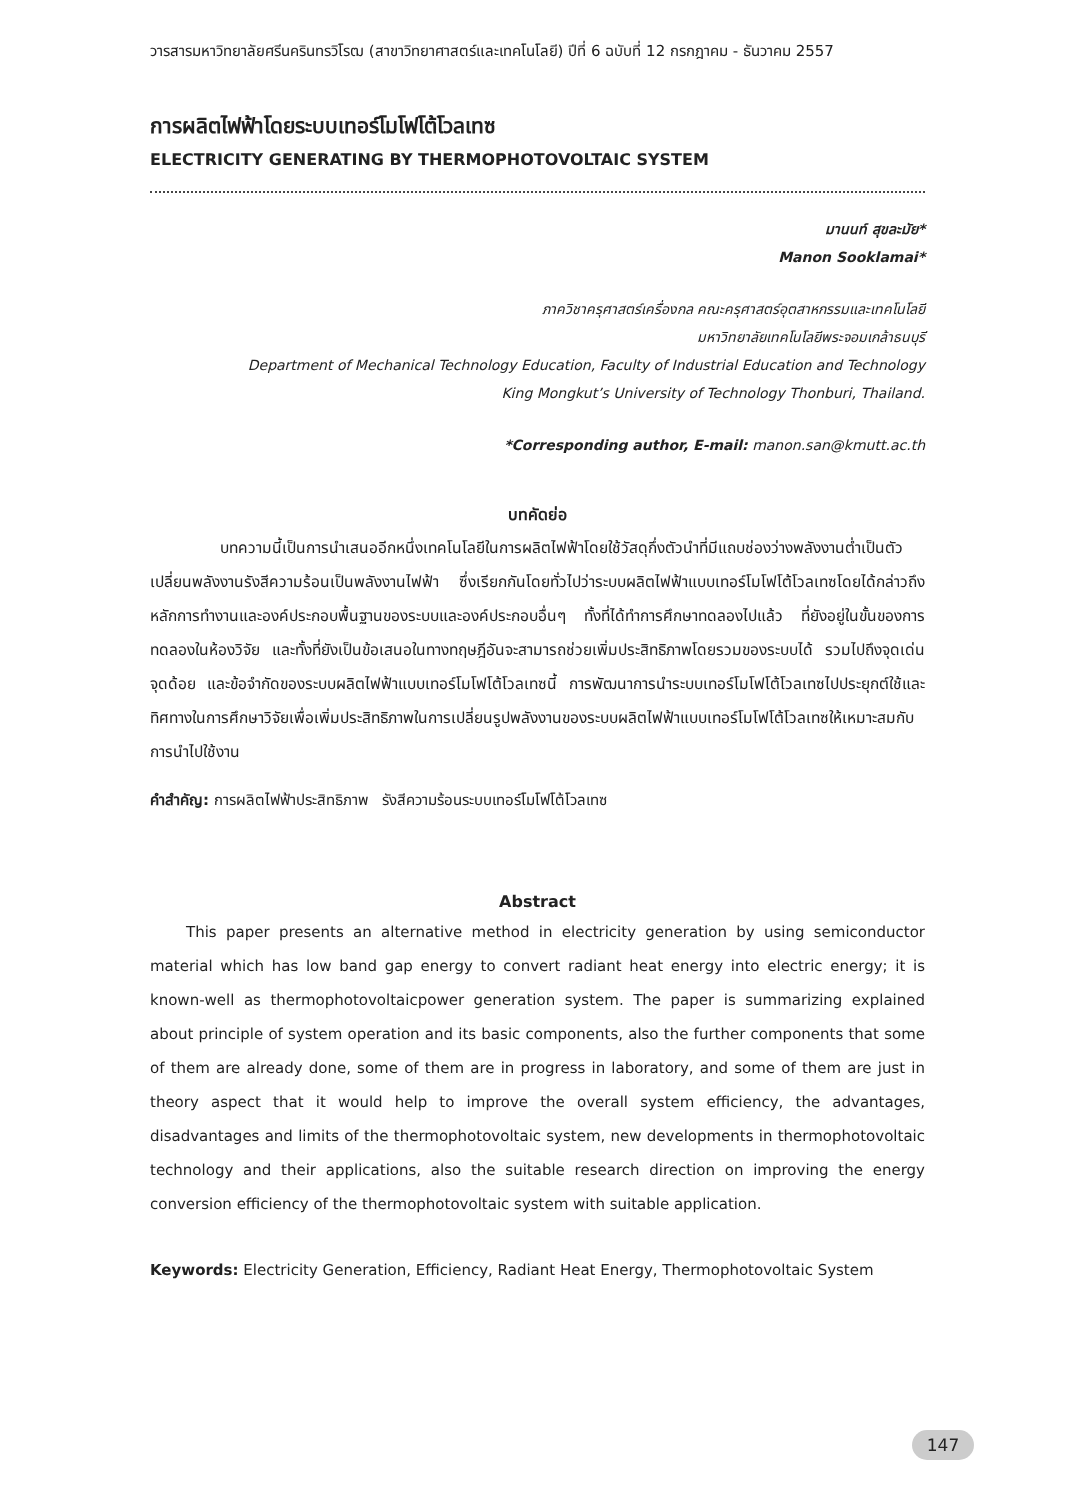วารสารมหาวิทยาลัยศรีนครินทรวิโรฒ (สาขาวิทยาศาสตร์และเทคโนโลยี) ปีที่ 6 ฉบับที่ 12 กรกฎาคม - ธันวาคม 2557
การผลิตไฟฟ้าโดยระบบเทอร์โมโฟโต้โวลเทซ
ELECTRICITY GENERATING BY THERMOPHOTOVOLTAIC SYSTEM
มานนท์ สุขละมัย*
Manon Sooklamai*
ภาควิชาครุศาสตร์เครื่องกล คณะครุศาสตร์อุตสาหกรรมและเทคโนโลยี
มหาวิทยาลัยเทคโนโลยีพระจอมเกล้าธนบุรี
Department of Mechanical Technology Education, Faculty of Industrial Education and Technology
King Mongkut’s University of Technology Thonburi, Thailand.
*Corresponding author, E-mail: manon.san@kmutt.ac.th
บทคัดย่อ
บทความนี้เป็นการนำเสนออีกหนึ่งเทคโนโลยีในการผลิตไฟฟ้าโดยใช้วัสดุกึ่งตัวนำที่มีแถบช่องว่างพลังงานต่ำเป็นตัวเปลี่ยนพลังงานรังสีความร้อนเป็นพลังงานไฟฟ้า ซึ่งเรียกกันโดยทั่วไปว่าระบบผลิตไฟฟ้าแบบเทอร์โมโฟโต้โวลเทซโดยได้กล่าวถึงหลักการทำงานและองค์ประกอบพื้นฐานของระบบและองค์ประกอบอื่นๆ ทั้งที่ได้ทำการศึกษาทดลองไปแล้ว ที่ยังอยู่ในขั้นของการทดลองในห้องวิจัย และทั้งที่ยังเป็นข้อเสนอในทางทฤษฎีอันจะสามารถช่วยเพิ่มประสิทธิภาพโดยรวมของระบบได้ รวมไปถึงจุดเด่น จุดด้อย และข้อจำกัดของระบบผลิตไฟฟ้าแบบเทอร์โมโฟโต้โวลเทซนี้ การพัฒนาการนำระบบเทอร์โมโฟโต้โวลเทซไปประยุกต์ใช้และทิศทางในการศึกษาวิจัยเพื่อเพิ่มประสิทธิภาพในการเปลี่ยนรูปพลังงานของระบบผลิตไฟฟ้าแบบเทอร์โมโฟโต้โวลเทซให้เหมาะสมกับการนำไปใช้งาน
คำสำคัญ: การผลิตไฟฟ้าประสิทธิภาพ รังสีความร้อนระบบเทอร์โมโฟโต้โวลเทซ
Abstract
This paper presents an alternative method in electricity generation by using semiconductor material which has low band gap energy to convert radiant heat energy into electric energy; it is known-well as thermophotovoltaicpower generation system. The paper is summarizing explained about principle of system operation and its basic components, also the further components that some of them are already done, some of them are in progress in laboratory, and some of them are just in theory aspect that it would help to improve the overall system efficiency, the advantages, disadvantages and limits of the thermophotovoltaic system, new developments in thermophotovoltaic technology and their applications, also the suitable research direction on improving the energy conversion efficiency of the thermophotovoltaic system with suitable application.
Keywords: Electricity Generation, Efficiency, Radiant Heat Energy, Thermophotovoltaic System
147